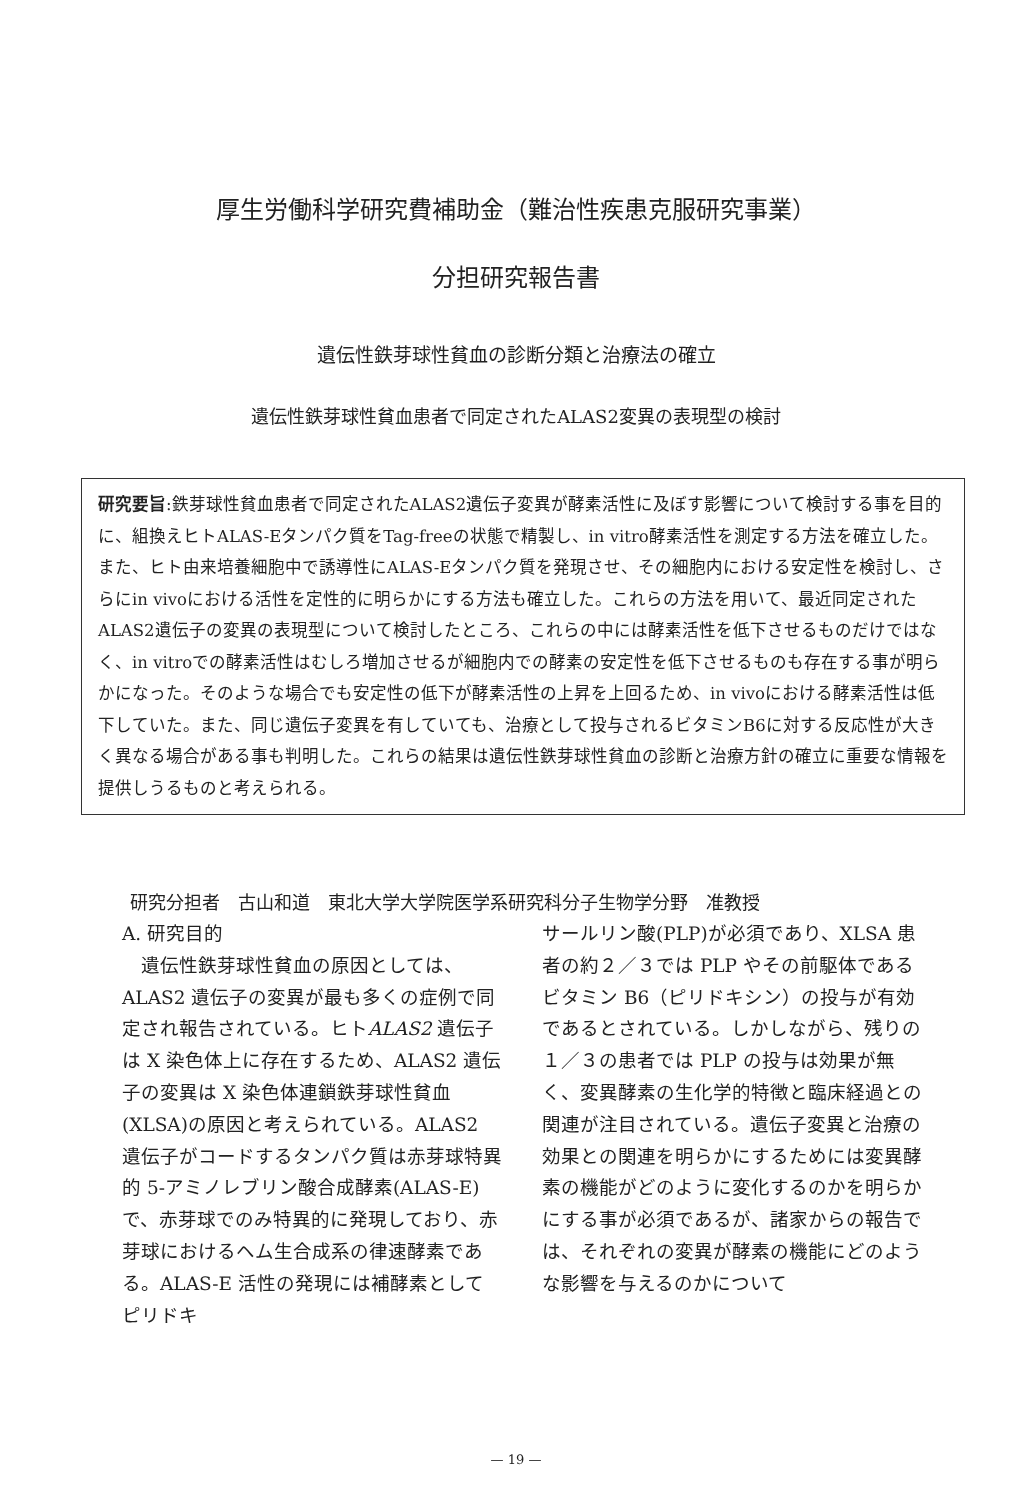厚生労働科学研究費補助金（難治性疾患克服研究事業）
分担研究報告書
遺伝性鉄芽球性貧血の診断分類と治療法の確立
遺伝性鉄芽球性貧血患者で同定されたALAS2変異の表現型の検討
研究要旨:鉄芽球性貧血患者で同定されたALAS2遺伝子変異が酵素活性に及ぼす影響について検討する事を目的に、組換えヒトALAS-Eタンパク質をTag-freeの状態で精製し、in vitro酵素活性を測定する方法を確立した。また、ヒト由来培養細胞中で誘導性にALAS-Eタンパク質を発現させ、その細胞内における安定性を検討し、さらにin vivoにおける活性を定性的に明らかにする方法も確立した。これらの方法を用いて、最近同定されたALAS2遺伝子の変異の表現型について検討したところ、これらの中には酵素活性を低下させるものだけではなく、in vitroでの酵素活性はむしろ増加させるが細胞内での酵素の安定性を低下させるものも存在する事が明らかになった。そのような場合でも安定性の低下が酵素活性の上昇を上回るため、in vivoにおける酵素活性は低下していた。また、同じ遺伝子変異を有していても、治療として投与されるビタミンB6に対する反応性が大きく異なる場合がある事も判明した。これらの結果は遺伝性鉄芽球性貧血の診断と治療方針の確立に重要な情報を提供しうるものと考えられる。
研究分担者　古山和道　東北大学大学院医学系研究科分子生物学分野　准教授
A. 研究目的
　遺伝性鉄芽球性貧血の原因としては、ALAS2 遺伝子の変異が最も多くの症例で同定され報告されている。ヒトALAS2 遺伝子は X 染色体上に存在するため、ALAS2 遺伝子の変異は X 染色体連鎖鉄芽球性貧血(XLSA)の原因と考えられている。ALAS2 遺伝子がコードするタンパク質は赤芽球特異的 5-アミノレブリン酸合成酵素(ALAS-E)で、赤芽球でのみ特異的に発現しており、赤芽球におけるヘム生合成系の律速酵素である。ALAS-E 活性の発現には補酵素としてピリドキ
サールリン酸(PLP)が必須であり、XLSA 患者の約２／３では PLP やその前駆体であるビタミン B6（ピリドキシン）の投与が有効であるとされている。しかしながら、残りの１／３の患者では PLP の投与は効果が無く、変異酵素の生化学的特徴と臨床経過との関連が注目されている。遺伝子変異と治療の効果との関連を明らかにするためには変異酵素の機能がどのように変化するのかを明らかにする事が必須であるが、諸家からの報告では、それぞれの変異が酵素の機能にどのような影響を与えるのかについて
— 19 —